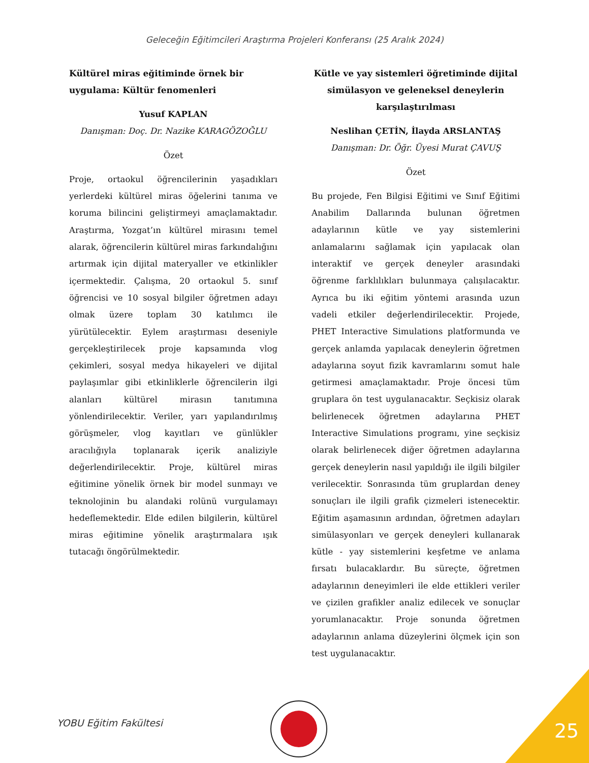Geleceğin Eğitimcileri Araştırma Projeleri Konferansı (25 Aralık 2024)
Kültürel miras eğitiminde örnek bir uygulama: Kültür fenomenleri
Yusuf KAPLAN
Danışman: Doç. Dr. Nazike KARAGÖZOĞLU
Özet
Proje, ortaokul öğrencilerinin yaşadıkları yerlerdeki kültürel miras öğelerini tanıma ve koruma bilincini geliştirmeyi amaçlamaktadır. Araştırma, Yozgat’ın kültürel mirasını temel alarak, öğrencilerin kültürel miras farkındalığını artırmak için dijital materyaller ve etkinlikler içermektedir. Çalışma, 20 ortaokul 5. sınıf öğrencisi ve 10 sosyal bilgiler öğretmen adayı olmak üzere toplam 30 katılımcı ile yürütülecektir. Eylem araştırması deseniyle gerçekleştirilecek proje kapsamında vlog çekimleri, sosyal medya hikayeleri ve dijital paylaşımlar gibi etkinliklerle öğrencilerin ilgi alanları kültürel mirasın tanıtımına yönlendirilecektir. Veriler, yarı yapılandırılmış görüşmeler, vlog kayıtları ve günlükler aracılığıyla toplanarak içerik analiziyle değerlendirilecektir. Proje, kültürel miras eğitimine yönelik örnek bir model sunmayı ve teknolojinin bu alandaki rolünü vurgulamayı hedeflemektedir. Elde edilen bilgilerin, kültürel miras eğitimine yönelik araştırmalara ışık tutacağı öngörülmektedir.
Kütle ve yay sistemleri öğretiminde dijital simülasyon ve geleneksel deneylerin karşılaştırılması
Neslihan ÇETİN, İlayda ARSLANTAŞ
Danışman: Dr. Öğr. Üyesi Murat ÇAVUŞ
Özet
Bu projede, Fen Bilgisi Eğitimi ve Sınıf Eğitimi Anabilim Dallarında bulunan öğretmen adaylarının kütle ve yay sistemlerini anlamalarını sağlamak için yapılacak olan interaktif ve gerçek deneyler arasındaki öğrenme farklılıkları bulunmaya çalışılacaktır. Ayrıca bu iki eğitim yöntemi arasında uzun vadeli etkiler değerlendirilecektir. Projede, PHET Interactive Simulations platformunda ve gerçek anlamda yapılacak deneylerin öğretmen adaylarına soyut fizik kavramlarını somut hale getirmesi amaçlamaktadır. Proje öncesi tüm gruplara ön test uygulanacaktır. Seçkisiz olarak belirlenecek öğretmen adaylarına PHET Interactive Simulations programı, yine seçkisiz olarak belirlenecek diğer öğretmen adaylarına gerçek deneylerin nasıl yapıldığı ile ilgili bilgiler verilecektir. Sonrasında tüm gruplardan deney sonuçları ile ilgili grafik çizmeleri istenecektir. Eğitim aşamasının ardından, öğretmen adayları simülasyonları ve gerçek deneyleri kullanarak kütle - yay sistemlerini keşfetme ve anlama fırsatı bulacaklardır. Bu süreçte, öğretmen adaylarının deneyimleri ile elde ettikleri veriler ve çizilen grafikler analiz edilecek ve sonuçlar yorumlanacaktır. Proje sonunda öğretmen adaylarının anlama düzeylerini ölçmek için son test uygulanacaktır.
YOBU Eğitim Fakültesi 25